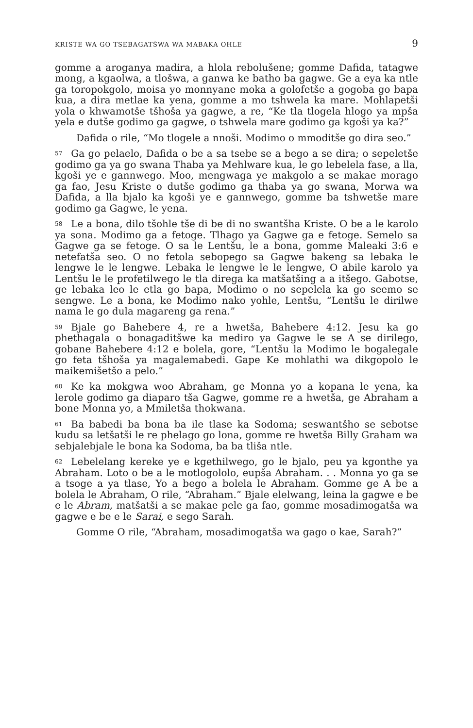KRISTE WA GO TSEBAGATŠWA WA MABAKA OHLE 9
gomme a aroganya madira, a hlola rebolušene; gomme Dafida, tatagwe mong, a kgaolwa, a tlošwa, a ganwa ke batho ba gagwe. Ge a eya ka ntle ga toropokgolo, moisa yo monnyane moka a golofetše a gogoba go bapa kua, a dira metlae ka yena, gomme a mo tshwela ka mare. Mohlapetši yola o khwamotše tšhoša ya gagwe, a re, “Ke tla tlogela hlogo ya mpša yela e dutše godimo ga gagwe, o tshwela mare godimo ga kgoši ya ka?”
Dafida o rile, “Mo tlogele a nnoši. Modimo o mmoditše go dira seo.”
<sup>57</sup>Ga go pelaelo, Dafida o be a sa tsebe se a bego a se dira; o sepeletše godimo ga ya go swana Thaba ya Mehlware kua, le go lebelela fase, a lla, kgoši ye e gannwego. Moo, mengwaga ye makgolo a se makae morago ga fao, Jesu Kriste o dutše godimo ga thaba ya go swana, Morwa wa Dafida, a lla bjalo ka kgoši ye e gannwego, gomme ba tshwetše mare godimo ga Gagwe, le yena.
<sup>58</sup> Le a bona, dilo tšohle tše di be di no swantšha Kriste. O be a le karolo ya sona. Modimo ga a fetoge. Tlhago ya Gagwe ga e fetoge. Semelo sa Gagwe ga se fetoge. O sa le Lentšu, le a bona, gomme Maleaki 3:6 e netefatša seo. O no fetola sebopego sa Gagwe bakeng sa lebaka le lengwe le le lengwe. Lebaka le lengwe le le lengwe, O abile karolo ya Lentšu le le profetilwego le tla direga ka matšatšing a a itšego. Gabotse, ge lebaka leo le etla go bapa, Modimo o no sepelela ka go seemo se sengwe. Le a bona, ke Modimo nako yohle, Lentšu, “Lentšu le dirilwe nama le go dula magareng ga rena.”
<sup>59</sup> Bjale go Bahebere 4, re a hwetša, Bahebere 4:12. Jesu ka go phethagala o bonagaditšwe ka mediro ya Gagwe le se A se dirilego, gobane Bahebere 4:12 e bolela, gore, “Lentšu la Modimo le bogalegale go feta tšhoša ya magalemabedi. Gape Ke mohlathi wa dikgopolo le maikemišetšo a pelo.”
<sup>60</sup> Ke ka mokgwa woo Abraham, ge Monna yo a kopana le yena, ka lerole godimo ga diaparo tša Gagwe, gomme re a hwetša, ge Abraham a bone Monna yo, a Mmiletša thokwana.
<sup>61</sup>Ba babedi ba bona ba ile tlase ka Sodoma; seswantšho se sebotse kudu sa letšatši le re phelago go lona, gomme re hwetša Billy Graham wa sebjalebjale le bona ka Sodoma, ba ba tliša ntle.
<sup>62</sup> Lebelelang kereke ye e kgethilwego, go le bjalo, peu ya kgonthe ya Abraham. Loto o be a le motlogololo, eupša Abraham. . . Monna yo ga se a tsoge a ya tlase, Yo a bego a bolela le Abraham. Gomme ge A be a bolela le Abraham, O rile, “Abraham.” Bjale elelwang, leina la gagwe e be e le Abram, matšatši a se makae pele ga fao, gomme mosadimogatša wa gagwe e be e le Sarai, e sego Sarah.
Gomme O rile, “Abraham, mosadimogatša wa gago o kae, Sarah?”